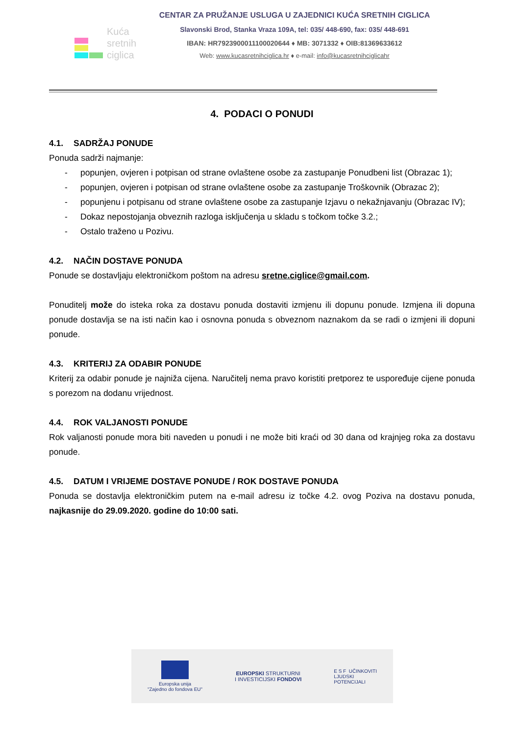Kuća
sretnih
ciglica
CENTAR ZA PRUŽANJE USLUGA U ZAJEDNICI KUĆA SRETNIH CIGLICA
Slavonski Brod, Stanka Vraza 109A, tel: 035/ 448-690, fax: 035/ 448-691
IBAN: HR7923900011100020644 ♦ MB: 3071332 ♦ OIB:81369633612
Web: www.kucasretnihciglica.hr ♦ e-mail: info@kucasretnihciglicahr
4. PODACI O PONUDI
4.1. SADRŽAJ PONUDE
Ponuda sadrži najmanje:
- popunjen, ovjeren i potpisan od strane ovlaštene osobe za zastupanje Ponudbeni list (Obrazac 1);
- popunjen, ovjeren i potpisan od strane ovlaštene osobe za zastupanje Troškovnik (Obrazac 2);
- popunjenu i potpisanu od strane ovlaštene osobe za zastupanje Izjavu o nekažnjavanju (Obrazac IV);
- Dokaz nepostojanja obveznih razloga isključenja u skladu s točkom točke 3.2.;
- Ostalo traženo u Pozivu.
4.2. NAČIN DOSTAVE PONUDA
Ponude se dostavljaju elektroničkom poštom na adresu sretne.ciglice@gmail.com.
Ponuditelj može do isteka roka za dostavu ponuda dostaviti izmjenu ili dopunu ponude. Izmjena ili dopuna ponude dostavlja se na isti način kao i osnovna ponuda s obveznom naznakom da se radi o izmjeni ili dopuni ponude.
4.3. KRITERIJ ZA ODABIR PONUDE
Kriterij za odabir ponude je najniža cijena. Naručitelj nema pravo koristiti pretporez te uspoređuje cijene ponuda s porezom na dodanu vrijednost.
4.4. ROK VALJANOSTI PONUDE
Rok valjanosti ponude mora biti naveden u ponudi i ne može biti kraći od 30 dana od krajnjeg roka za dostavu ponude.
4.5. DATUM I VRIJEME DOSTAVE PONUDE / ROK DOSTAVE PONUDA
Ponuda se dostavlja elektroničkim putem na e-mail adresu iz točke 4.2. ovog Poziva na dostavu ponuda, najkasnije do 29.09.2020. godine do 10:00 sati.
Europska unija
"Zajedno do fondova EU"
EUROPSKI STRUKTURNI
I INVESTICIJSKI FONDOVI
E S F UČINKOVITI
LJUDSKI
POTENCIJALI